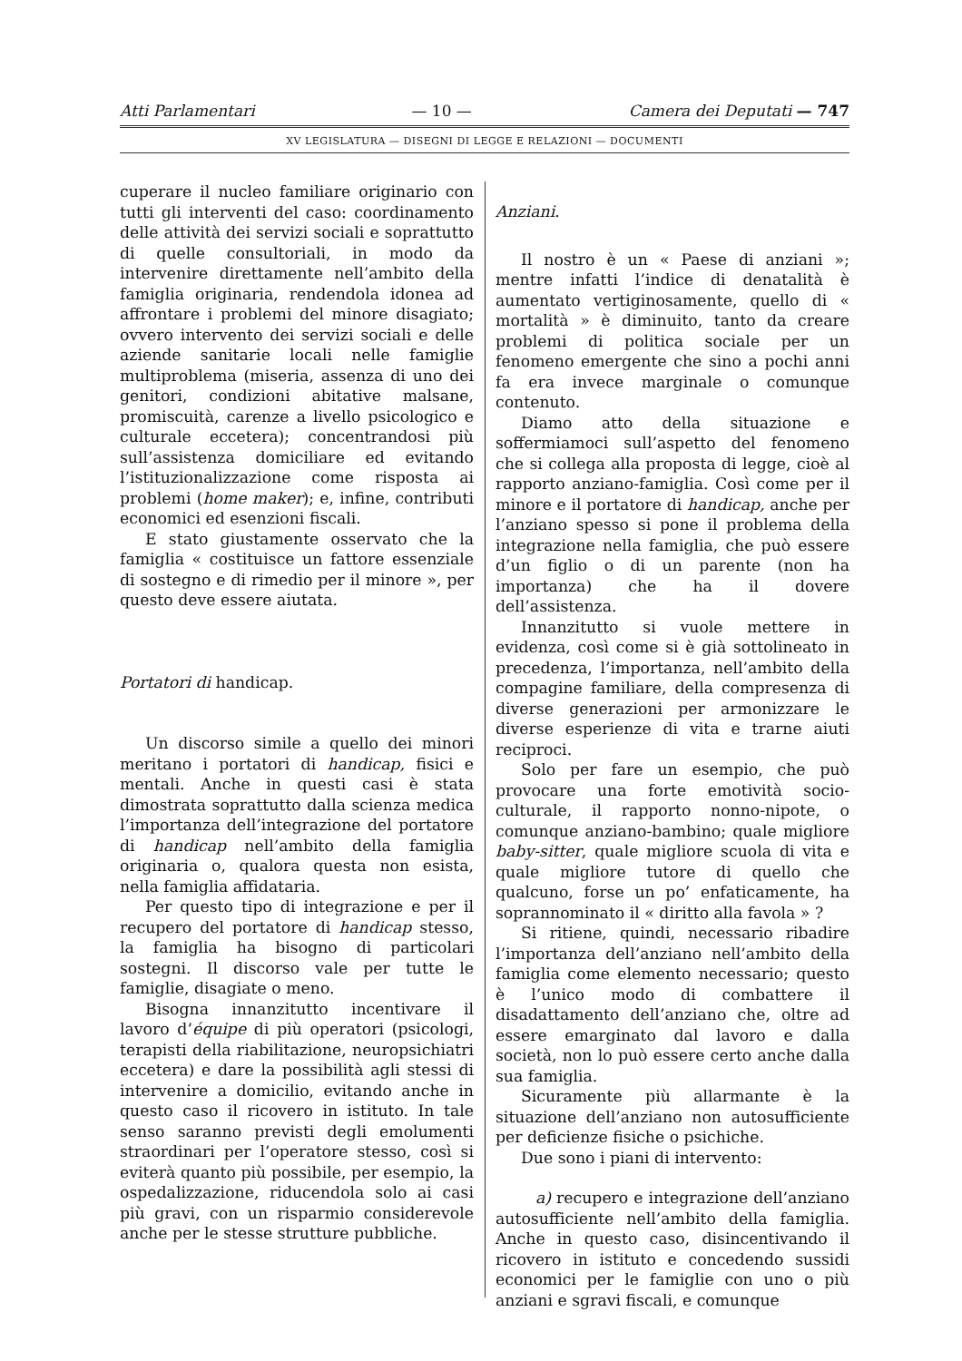Atti Parlamentari — 10 — Camera dei Deputati — 747
XV LEGISLATURA — DISEGNI DI LEGGE E RELAZIONI — DOCUMENTI
cuperare il nucleo familiare originario con tutti gli interventi del caso: coordinamento delle attività dei servizi sociali e soprattutto di quelle consultoriali, in modo da intervenire direttamente nell’ambito della famiglia originaria, rendendola idonea ad affrontare i problemi del minore disagiato; ovvero intervento dei servizi sociali e delle aziende sanitarie locali nelle famiglie multiproblema (miseria, assenza di uno dei genitori, condizioni abitative malsane, promiscuità, carenze a livello psicologico e culturale eccetera); concentrandosi più sull’assistenza domiciliare ed evitando l’istituzionalizzazione come risposta ai problemi (home maker); e, infine, contributi economici ed esenzioni fiscali.
E stato giustamente osservato che la famiglia « costituisce un fattore essenziale di sostegno e di rimedio per il minore », per questo deve essere aiutata.
Portatori di handicap.
Un discorso simile a quello dei minori meritano i portatori di handicap, fisici e mentali. Anche in questi casi è stata dimostrata soprattutto dalla scienza medica l’importanza dell’integrazione del portatore di handicap nell’ambito della famiglia originaria o, qualora questa non esista, nella famiglia affidataria.
Per questo tipo di integrazione e per il recupero del portatore di handicap stesso, la famiglia ha bisogno di particolari sostegni. Il discorso vale per tutte le famiglie, disagiate o meno.
Bisogna innanzitutto incentivare il lavoro d’équipe di più operatori (psicologi, terapisti della riabilitazione, neuropsichiatri eccetera) e dare la possibilità agli stessi di intervenire a domicilio, evitando anche in questo caso il ricovero in istituto. In tale senso saranno previsti degli emolumenti straordinari per l’operatore stesso, così si eviterà quanto più possibile, per esempio, la ospedalizzazione, riducendola solo ai casi più gravi, con un risparmio considerevole anche per le stesse strutture pubbliche.
Anziani.
Il nostro è un « Paese di anziani »; mentre infatti l’indice di denatalità è aumentato vertiginosamente, quello di « mortalità » è diminuito, tanto da creare problemi di politica sociale per un fenomeno emergente che sino a pochi anni fa era invece marginale o comunque contenuto.
Diamo atto della situazione e soffermiamoci sull’aspetto del fenomeno che si collega alla proposta di legge, cioè al rapporto anziano-famiglia. Così come per il minore e il portatore di handicap, anche per l’anziano spesso si pone il problema della integrazione nella famiglia, che può essere d’un figlio o di un parente (non ha importanza) che ha il dovere dell’assistenza.
Innanzitutto si vuole mettere in evidenza, così come si è già sottolineato in precedenza, l’importanza, nell’ambito della compagine familiare, della compresenza di diverse generazioni per armonizzare le diverse esperienze di vita e trarne aiuti reciproci.
Solo per fare un esempio, che può provocare una forte emotività socio-culturale, il rapporto nonno-nipote, o comunque anziano-bambino; quale migliore baby-sitter, quale migliore scuola di vita e quale migliore tutore di quello che qualcuno, forse un po’ enfaticamente, ha soprannominato il « diritto alla favola » ?
Si ritiene, quindi, necessario ribadire l’importanza dell’anziano nell’ambito della famiglia come elemento necessario; questo è l’unico modo di combattere il disadattamento dell’anziano che, oltre ad essere emarginato dal lavoro e dalla società, non lo può essere certo anche dalla sua famiglia.
Sicuramente più allarmante è la situazione dell’anziano non autosufficiente per deficienze fisiche o psichiche.
Due sono i piani di intervento:
a) recupero e integrazione dell’anziano autosufficiente nell’ambito della famiglia. Anche in questo caso, disincentivando il ricovero in istituto e concedendo sussidi economici per le famiglie con uno o più anziani e sgravi fiscali, e comunque